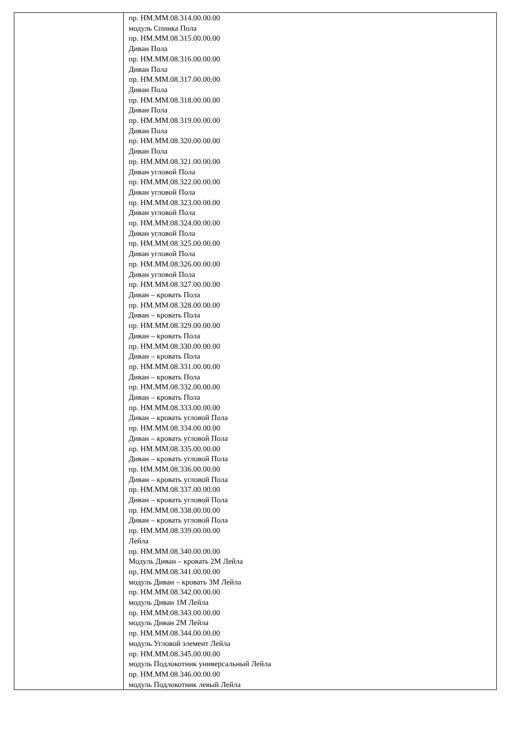| | пр. НМ.ММ.08.314.00.00.00 модуль Спинка Пола пр. НМ.ММ.08.315.00.00.00 Диван Пола пр. НМ.ММ.08.316.00.00.00 Диван Пола пр. НМ.ММ.08.317.00.00.00 Диван Пола пр. НМ.ММ.08.318.00.00.00 Диван Пола пр. НМ.ММ.08.319.00.00.00 Диван Пола пр. НМ.ММ.08.320.00.00.00 Диван Пола пр. НМ.ММ.08.321.00.00.00 Диван угловой Пола пр. НМ.ММ.08.322.00.00.00 Диван угловой Пола пр. НМ.ММ.08.323.00.00.00 Диван угловой Пола пр. НМ.ММ.08.324.00.00.00 Диван угловой Пола пр. НМ.ММ.08.325.00.00.00 Диван угловой Пола пр. НМ.ММ.08.326.00.00.00 Диван угловой Пола пр. НМ.ММ.08.327.00.00.00 Диван – кровать Пола пр. НМ.ММ.08.328.00.00.00 Диван – кровать Пола пр. НМ.ММ.08.329.00.00.00 Диван – кровать Пола пр. НМ.ММ.08.330.00.00.00 Диван – кровать Пола пр. НМ.ММ.08.331.00.00.00 Диван – кровать Пола пр. НМ.ММ.08.332.00.00.00 Диван – кровать Пола пр. НМ.ММ.08.333.00.00.00 Диван – кровать угловой Пола пр. НМ.ММ.08.334.00.00.00 Диван – кровать угловой Пола пр. НМ.ММ.08.335.00.00.00 Диван – кровать угловой Пола пр. НМ.ММ.08.336.00.00.00 Диван – кровать угловой Пола пр. НМ.ММ.08.337.00.00.00 Диван – кровать угловой Пола пр. НМ.ММ.08.338.00.00.00 Диван – кровать угловой Пола пр. НМ.ММ.08.339.00.00.00 Лейла пр. НМ.ММ.08.340.00.00.00 Модуль Диван – кровать 2М Лейла пр. НМ.ММ.08.341.00.00.00 модуль Диван – кровать 3М Лейла пр. НМ.ММ.08.342.00.00.00 модуль Диван 1М Лейла пр. НМ.ММ.08.343.00.00.00 модуль Диван 2М Лейла пр. НМ.ММ.08.344.00.00.00 модуль Угловой элемент Лейла пр. НМ.ММ.08.345.00.00.00 модуль Подлокотник универсальный Лейла пр. НМ.ММ.08.346.00.00.00 модуль Подлокотник левый Лейла |